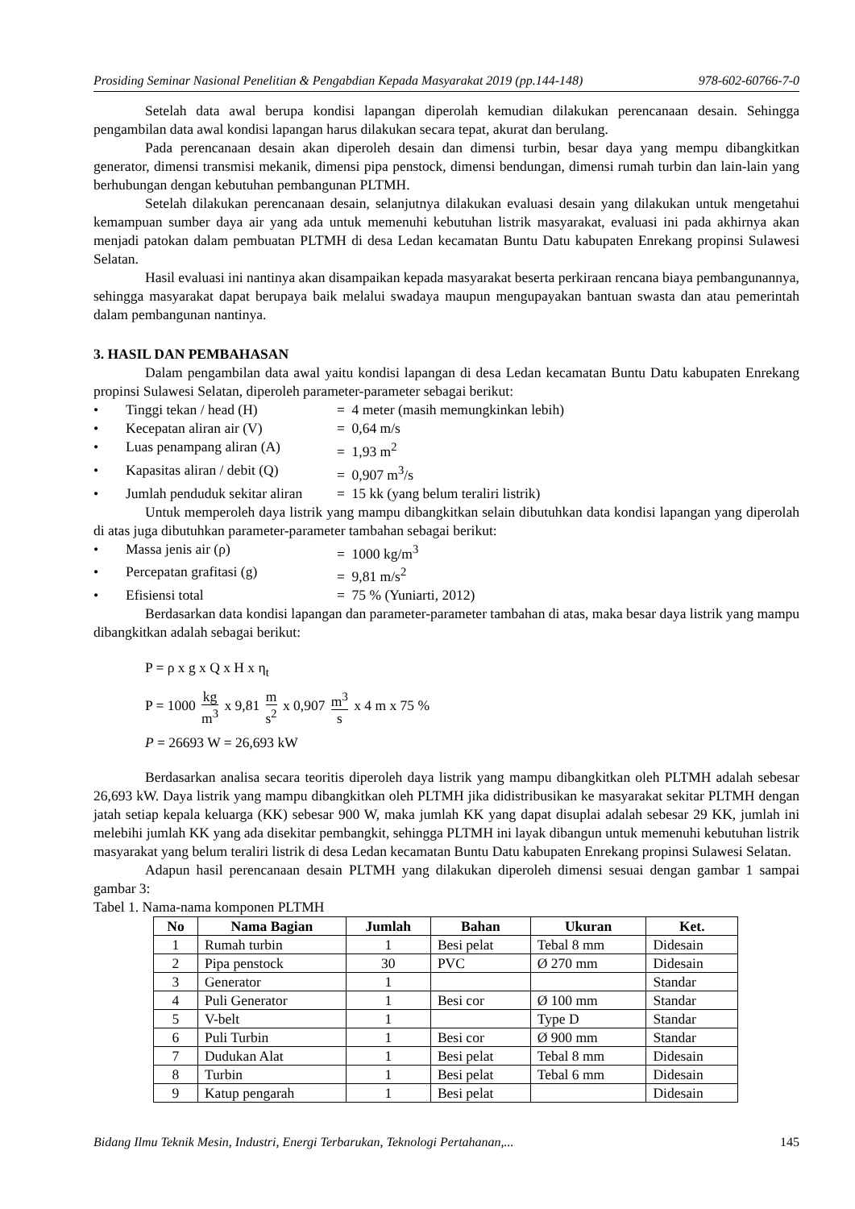Prosiding Seminar Nasional Penelitian & Pengabdian Kepada Masyarakat 2019 (pp.144-148) 978-602-60766-7-0
Setelah data awal berupa kondisi lapangan diperolah kemudian dilakukan perencanaan desain. Sehingga pengambilan data awal kondisi lapangan harus dilakukan secara tepat, akurat dan berulang.
Pada perencanaan desain akan diperoleh desain dan dimensi turbin, besar daya yang mempu dibangkitkan generator, dimensi transmisi mekanik, dimensi pipa penstock, dimensi bendungan, dimensi rumah turbin dan lain-lain yang berhubungan dengan kebutuhan pembangunan PLTMH.
Setelah dilakukan perencanaan desain, selanjutnya dilakukan evaluasi desain yang dilakukan untuk mengetahui kemampuan sumber daya air yang ada untuk memenuhi kebutuhan listrik masyarakat, evaluasi ini pada akhirnya akan menjadi patokan dalam pembuatan PLTMH di desa Ledan kecamatan Buntu Datu kabupaten Enrekang propinsi Sulawesi Selatan.
Hasil evaluasi ini nantinya akan disampaikan kepada masyarakat beserta perkiraan rencana biaya pembangunannya, sehingga masyarakat dapat berupaya baik melalui swadaya maupun mengupayakan bantuan swasta dan atau pemerintah dalam pembangunan nantinya.
3. HASIL DAN PEMBAHASAN
Dalam pengambilan data awal yaitu kondisi lapangan di desa Ledan kecamatan Buntu Datu kabupaten Enrekang propinsi Sulawesi Selatan, diperoleh parameter-parameter sebagai berikut:
• Tinggi tekan / head (H) = 4 meter (masih memungkinkan lebih)
• Kecepatan aliran air (V) = 0,64 m/s
• Luas penampang aliran (A) = 1,93 m<sup>2</sup>
• Kapasitas aliran / debit (Q) = 0,907 m<sup>3</sup>/s
• Jumlah penduduk sekitar aliran = 15 kk (yang belum teraliri listrik)
Untuk memperoleh daya listrik yang mampu dibangkitkan selain dibutuhkan data kondisi lapangan yang diperolah di atas juga dibutuhkan parameter-parameter tambahan sebagai berikut:
• Massa jenis air (ρ) = 1000 kg/m<sup>3</sup>
• Percepatan grafitasi (g) = 9,81 m/s<sup>2</sup>
• Efisiensi total = 75 % (Yuniarti, 2012)
Berdasarkan data kondisi lapangan dan parameter-parameter tambahan di atas, maka besar daya listrik yang mampu dibangkitkan adalah sebagai berikut:
P = ρ x g x Q x H x η<sub>t</sub>
P = 1000 kg m<sup>3</sup> x 9,81 m s<sup>2</sup> x 0,907 m<sup>3</sup> s x 4 m x 75 %
P = 26693 W = 26,693 kW
Berdasarkan analisa secara teoritis diperoleh daya listrik yang mampu dibangkitkan oleh PLTMH adalah sebesar 26,693 kW. Daya listrik yang mampu dibangkitkan oleh PLTMH jika didistribusikan ke masyarakat sekitar PLTMH dengan jatah setiap kepala keluarga (KK) sebesar 900 W, maka jumlah KK yang dapat disuplai adalah sebesar 29 KK, jumlah ini melebihi jumlah KK yang ada disekitar pembangkit, sehingga PLTMH ini layak dibangun untuk memenuhi kebutuhan listrik masyarakat yang belum teraliri listrik di desa Ledan kecamatan Buntu Datu kabupaten Enrekang propinsi Sulawesi Selatan.
Adapun hasil perencanaan desain PLTMH yang dilakukan diperoleh dimensi sesuai dengan gambar 1 sampai gambar 3:
Tabel 1. Nama-nama komponen PLTMH
| No | Nama Bagian | Jumlah | Bahan | Ukuran | Ket. |
| --- | --- | --- | --- | --- | --- |
| 1 | Rumah turbin | 1 | Besi pelat | Tebal 8 mm | Didesain |
| 2 | Pipa penstock | 30 | PVC | Ø 270 mm | Didesain |
| 3 | Generator | 1 | | | Standar |
| 4 | Puli Generator | 1 | Besi cor | Ø 100 mm | Standar |
| 5 | V-belt | 1 | | Type D | Standar |
| 6 | Puli Turbin | 1 | Besi cor | Ø 900 mm | Standar |
| 7 | Dudukan Alat | 1 | Besi pelat | Tebal 8 mm | Didesain |
| 8 | Turbin | 1 | Besi pelat | Tebal 6 mm | Didesain |
| 9 | Katup pengarah | 1 | Besi pelat | | Didesain |
Bidang Ilmu Teknik Mesin, Industri, Energi Terbarukan, Teknologi Pertahanan,... 145